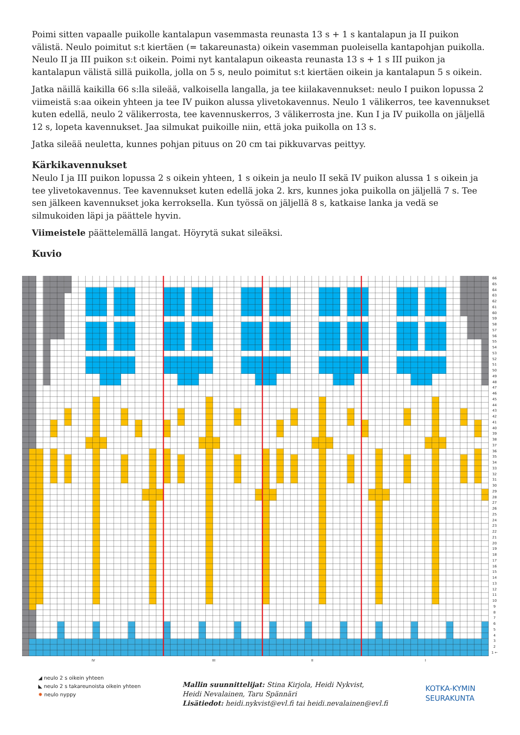Poimi sitten vapaalle puikolle kantalapun vasemmasta reunasta 13 s + 1 s kantalapun ja II puikon välistä. Neulo poimitut s:t kiertäen (= takareunasta) oikein vasemman puoleisella kantapohjan puikolla. Neulo II ja III puikon s:t oikein. Poimi nyt kantalapun oikeasta reunasta 13 s + 1 s III puikon ja kantalapun välistä sillä puikolla, jolla on 5 s, neulo poimitut s:t kiertäen oikein ja kantalapun 5 s oikein.
Jatka näillä kaikilla 66 s:lla sileää, valkoisella langalla, ja tee kiilakavennukset: neulo I puikon lopussa 2 viimeistä s:aa oikein yhteen ja tee IV puikon alussa ylivetokavennus. Neulo 1 välikerros, tee kavennukset kuten edellä, neulo 2 välikerrosta, tee kavennuskerros, 3 välikerrosta jne. Kun I ja IV puikolla on jäljellä 12 s, lopeta kavennukset. Jaa silmukat puikoille niin, että joka puikolla on 13 s.
Jatka sileää neuletta, kunnes pohjan pituus on 20 cm tai pikkuvarvas peittyy.
Kärkikavennukset
Neulo I ja III puikon lopussa 2 s oikein yhteen, 1 s oikein ja neulo II sekä IV puikon alussa 1 s oikein ja tee ylivetokavennus. Tee kavennukset kuten edellä joka 2. krs, kunnes joka puikolla on jäljellä 7 s. Tee sen jälkeen kavennukset joka kerroksella. Kun työssä on jäljellä 8 s, katkaise lanka ja vedä se silmukoiden läpi ja päättele hyvin.
Viimeistele päättelemällä langat. Höyrytä sukat sileäksi.
Kuvio
66
65
64
63
62
61
60
59
58
57
56
55
54
53
52
51
50
49
48
47
46
45
44
43
42
41
40
39
38
37
36
35
34
33
32
31
30
29
28
27
26
25
24
23
22
21
20
19
18
17
16
15
14
13
12
11
10
9
8
7
6
5
4
3
2
1 ←
IV III II I
◢ neulo 2 s oikein yhteen
◣ neulo 2 s takareunoista oikein yhteen
✹ neulo nyppy
Mallin suunnittelijat: Stina Kirjola, Heidi Nykvist,
Heidi Nevalainen, Taru Spännäri
Lisätiedot: heidi.nykvist@evl.fi tai heidi.nevalainen@evl.fi
KOTKA-KYMIN
SEURAKUNTA